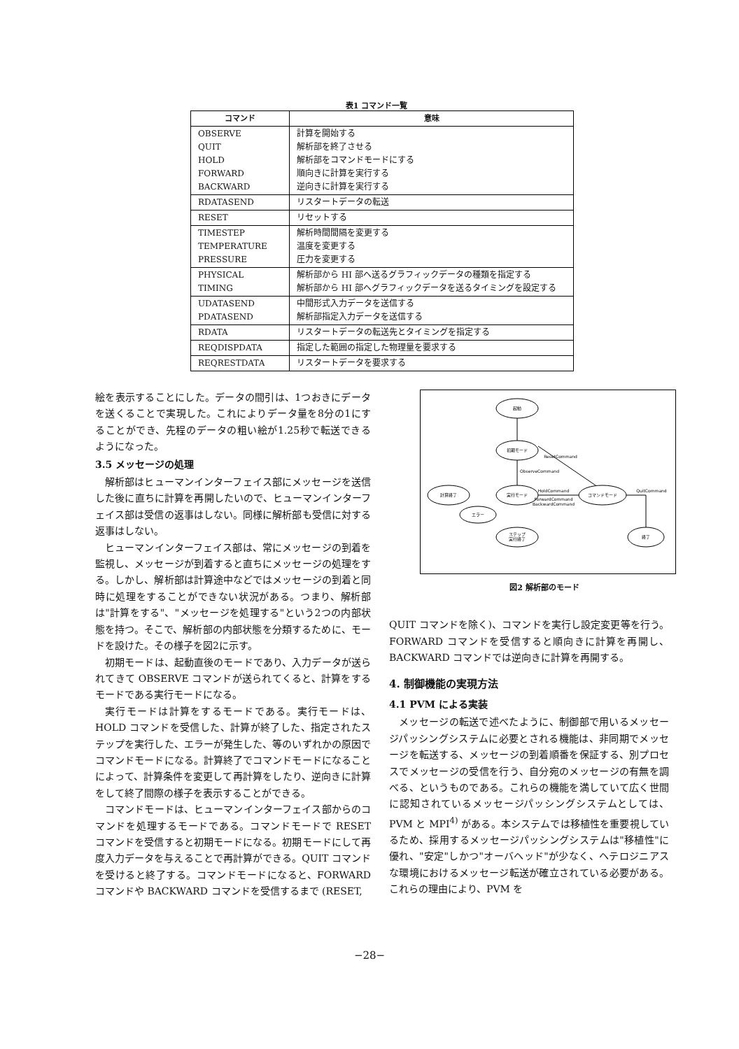表1 コマンド一覧
| コマンド | 意味 |
| --- | --- |
| OBSERVE QUIT HOLD FORWARD BACKWARD | 計算を開始する 解析部を終了させる 解析部をコマンドモードにする 順向きに計算を実行する 逆向きに計算を実行する |
| RDATASEND | リスタートデータの転送 |
| RESET | リセットする |
| TIMESTEP TEMPERATURE PRESSURE | 解析時間間隔を変更する 温度を変更する 圧力を変更する |
| PHYSICAL TIMING | 解析部から HI 部へ送るグラフィックデータの種類を指定する 解析部から HI 部へグラフィックデータを送るタイミングを設定する |
| UDATASEND PDATASEND | 中間形式入力データを送信する 解析部指定入力データを送信する |
| RDATA | リスタートデータの転送先とタイミングを指定する |
| REQDISPDATA | 指定した範囲の指定した物理量を要求する |
| REQRESTDATA | リスタートデータを要求する |
絵を表示することにした。データの間引は、1つおきにデータを送くることで実現した。これによりデータ量を8分の1にすることができ、先程のデータの粗い絵が1.25秒で転送できるようになった。
3.5 メッセージの処理
解析部はヒューマンインターフェイス部にメッセージを送信した後に直ちに計算を再開したいので、ヒューマンインターフェイス部は受信の返事はしない。同様に解析部も受信に対する返事はしない。
ヒューマンインターフェイス部は、常にメッセージの到着を監視し、メッセージが到着すると直ちにメッセージの処理をする。しかし、解析部は計算途中などではメッセージの到着と同時に処理をすることができない状況がある。つまり、解析部は"計算をする"、"メッセージを処理する"という2つの内部状態を持つ。そこで、解析部の内部状態を分類するために、モードを設けた。その様子を図2に示す。
初期モードは、起動直後のモードであり、入力データが送られてきて OBSERVE コマンドが送られてくると、計算をするモードである実行モードになる。
実行モードは計算をするモードである。実行モードは、HOLD コマンドを受信した、計算が終了した、指定されたステップを実行した、エラーが発生した、等のいずれかの原因でコマンドモードになる。計算終了でコマンドモードになることによって、計算条件を変更して再計算をしたり、逆向きに計算をして終了間際の様子を表示することができる。
コマンドモードは、ヒューマンインターフェイス部からのコマンドを処理するモードである。コマンドモードで RESET コマンドを受信すると初期モードになる。初期モードにして再度入力データを与えることで再計算ができる。QUIT コマンドを受けると終了する。コマンドモードになると、FORWARD コマンドや BACKWARD コマンドを受信するまで (RESET,
起動
初期モード
実行モード
コマンドモード
計算終了
エラー
ステップ
実行終了
終了
ResetCommand
ObserveCommand
HoldCommand
ForwardCommand
BackwardCommand
QuitCommand
図2 解析部のモード
QUIT コマンドを除く)、コマンドを実行し設定変更等を行う。FORWARD コマンドを受信すると順向きに計算を再開し、BACKWARD コマンドでは逆向きに計算を再開する。
4. 制御機能の実現方法
4.1 PVM による実装
メッセージの転送で述べたように、制御部で用いるメッセージパッシングシステムに必要とされる機能は、非同期でメッセージを転送する、メッセージの到着順番を保証する、別プロセスでメッセージの受信を行う、自分宛のメッセージの有無を調べる、というものである。これらの機能を満していて広く世間に認知されているメッセージパッシングシステムとしては、PVM と MPI<sup>4)</sup> がある。本システムでは移植性を重要視しているため、採用するメッセージパッシングシステムは"移植性"に優れ、"安定"しかつ"オーバヘッド"が少なく、ヘテロジニアスな環境におけるメッセージ転送が確立されている必要がある。これらの理由により、PVM を
−28−